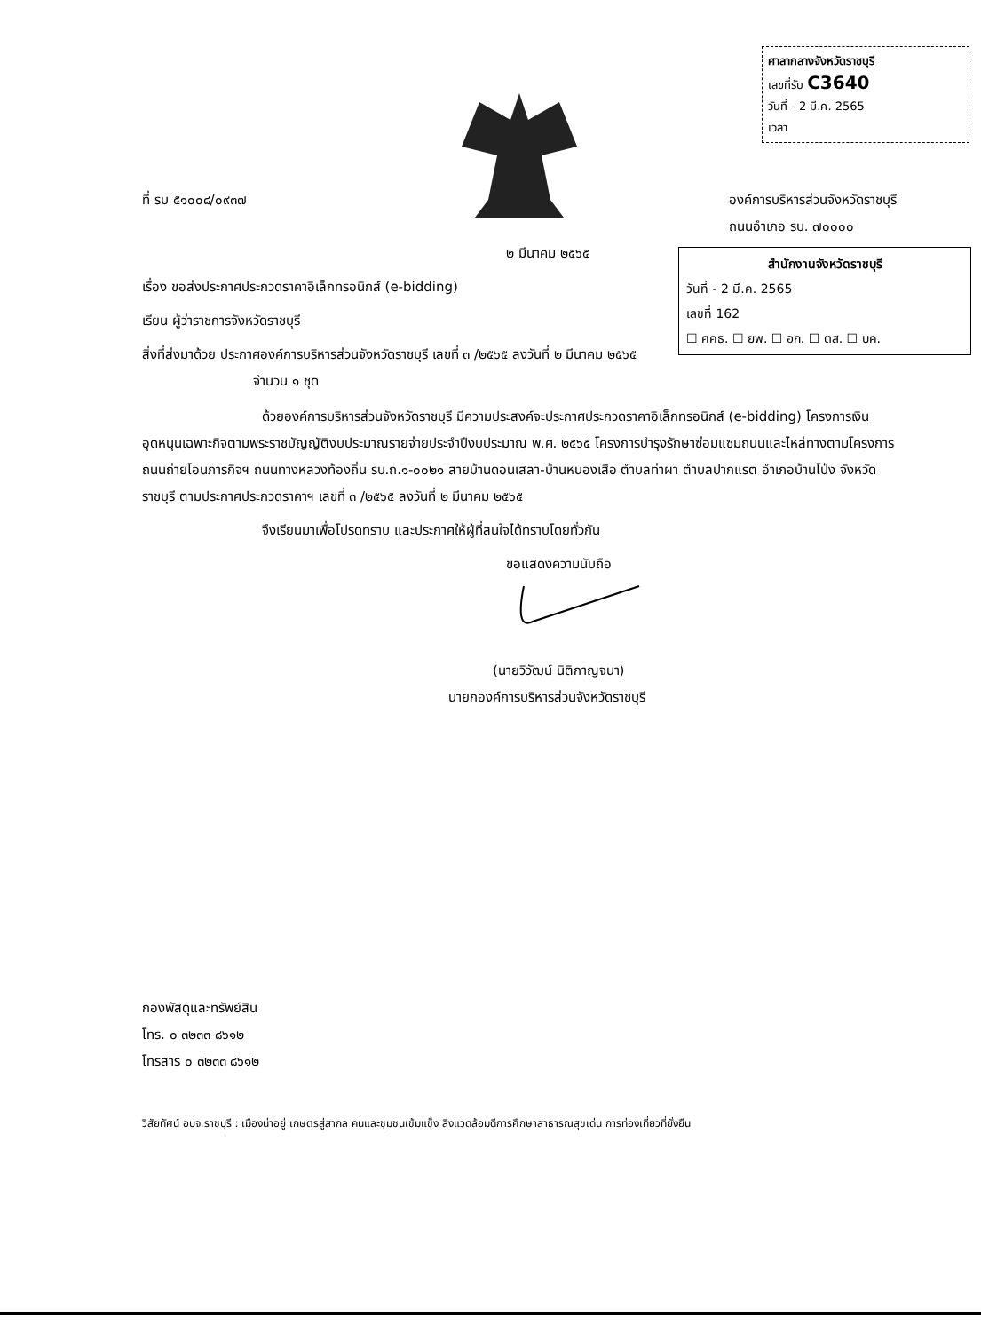ศาลากลางจังหวัดราชบุรี
เลขที่รับ C3640
วันที่ - 2 มี.ค. 2565
เวลา
ที่ รบ ๕๑๐๐๘/๐๙๓๗ องค์การบริหารส่วนจังหวัดราชบุรี
ถนนอำเภอ รบ. ๗๐๐๐๐
๒ มีนาคม ๒๕๖๕
เรื่อง ขอส่งประกาศประกวดราคาอิเล็กทรอนิกส์ (e-bidding)
เรียน ผู้ว่าราชการจังหวัดราชบุรี
สิ่งที่ส่งมาด้วย ประกาศองค์การบริหารส่วนจังหวัดราชบุรี เลขที่ ๓ /๒๕๖๕ ลงวันที่ ๒ มีนาคม ๒๕๖๕
จำนวน ๑ ชุด
ด้วยองค์การบริหารส่วนจังหวัดราชบุรี มีความประสงค์จะประกาศประกวดราคาอิเล็กทรอนิกส์ (e-bidding) โครงการเงินอุดหนุนเฉพาะกิจตามพระราชบัญญัติงบประมาณรายจ่ายประจำปีงบประมาณ พ.ศ. ๒๕๖๕ โครงการบำรุงรักษาซ่อมแซมถนนและไหล่ทางตามโครงการถนนถ่ายโอนภารกิจฯ ถนนทางหลวงท้องถิ่น รบ.ถ.๑-๐๐๒๑ สายบ้านดอนเสลา-บ้านหนองเสือ ตำบลท่าผา ตำบลปากแรต อำเภอบ้านโป่ง จังหวัดราชบุรี ตามประกาศประกวดราคาฯ เลขที่ ๓ /๒๕๖๕ ลงวันที่ ๒ มีนาคม ๒๕๖๕
จึงเรียนมาเพื่อโปรดทราบ และประกาศให้ผู้ที่สนใจได้ทราบโดยทั่วกัน
ขอแสดงความนับถือ
(นายวิวัฒน์ นิติกาญจนา)
นายกองค์การบริหารส่วนจังหวัดราชบุรี
กองพัสดุและทรัพย์สิน
โทร. ๐ ๓๒๓๓ ๘๖๑๒
โทรสาร ๐ ๓๒๓๓ ๘๖๑๒
วิสัยทัศน์ อบจ.ราชบุรี : เมืองน่าอยู่ เกษตรสู่สากล คนและชุมชนเข้มแข็ง สิ่งแวดล้อมดีการศึกษาสาธารณสุขเด่น การท่องเที่ยวที่ยั่งยืน
สำนักงานจังหวัดราชบุรี
วันที่ - 2 มี.ค. 2565
เลขที่ 162
☐ ศคธ. ☐ ยพ. ☐ อก. ☐ ตส. ☐ บค.